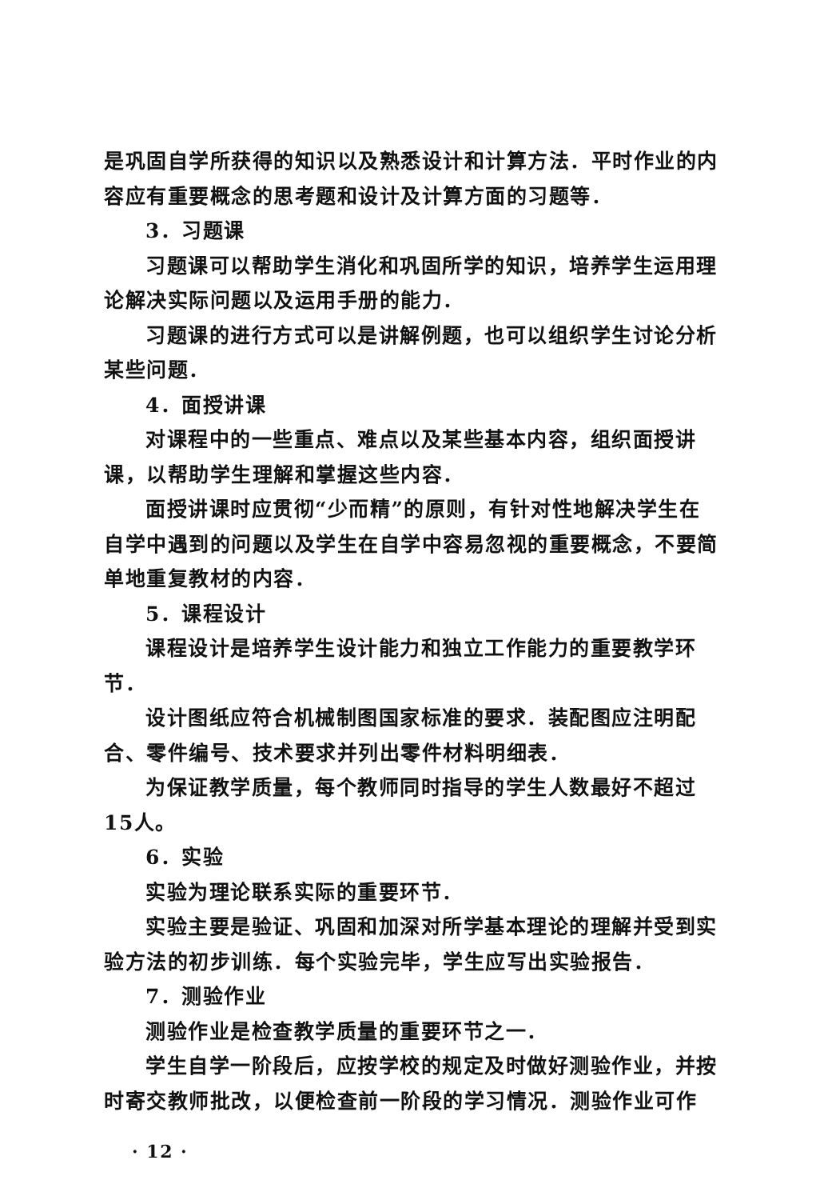是巩固自学所获得的知识以及熟悉设计和计算方法．平时作业的内容应有重要概念的思考题和设计及计算方面的习题等．
3．习题课
习题课可以帮助学生消化和巩固所学的知识，培养学生运用理论解决实际问题以及运用手册的能力．
习题课的进行方式可以是讲解例题，也可以组织学生讨论分析某些问题．
4．面授讲课
对课程中的一些重点、难点以及某些基本内容，组织面授讲课，以帮助学生理解和掌握这些内容．
面授讲课时应贯彻“少而精”的原则，有针对性地解决学生在自学中遇到的问题以及学生在自学中容易忽视的重要概念，不要简单地重复教材的内容．
5．课程设计
课程设计是培养学生设计能力和独立工作能力的重要教学环节．
设计图纸应符合机械制图国家标准的要求．装配图应注明配合、零件编号、技术要求并列出零件材料明细表．
为保证教学质量，每个教师同时指导的学生人数最好不超过15人。
6．实验
实验为理论联系实际的重要环节．
实验主要是验证、巩固和加深对所学基本理论的理解并受到实验方法的初步训练．每个实验完毕，学生应写出实验报告．
7．测验作业
测验作业是检查教学质量的重要环节之一．
学生自学一阶段后，应按学校的规定及时做好测验作业，并按时寄交教师批改，以便检查前一阶段的学习情况．测验作业可作
· 12 ·